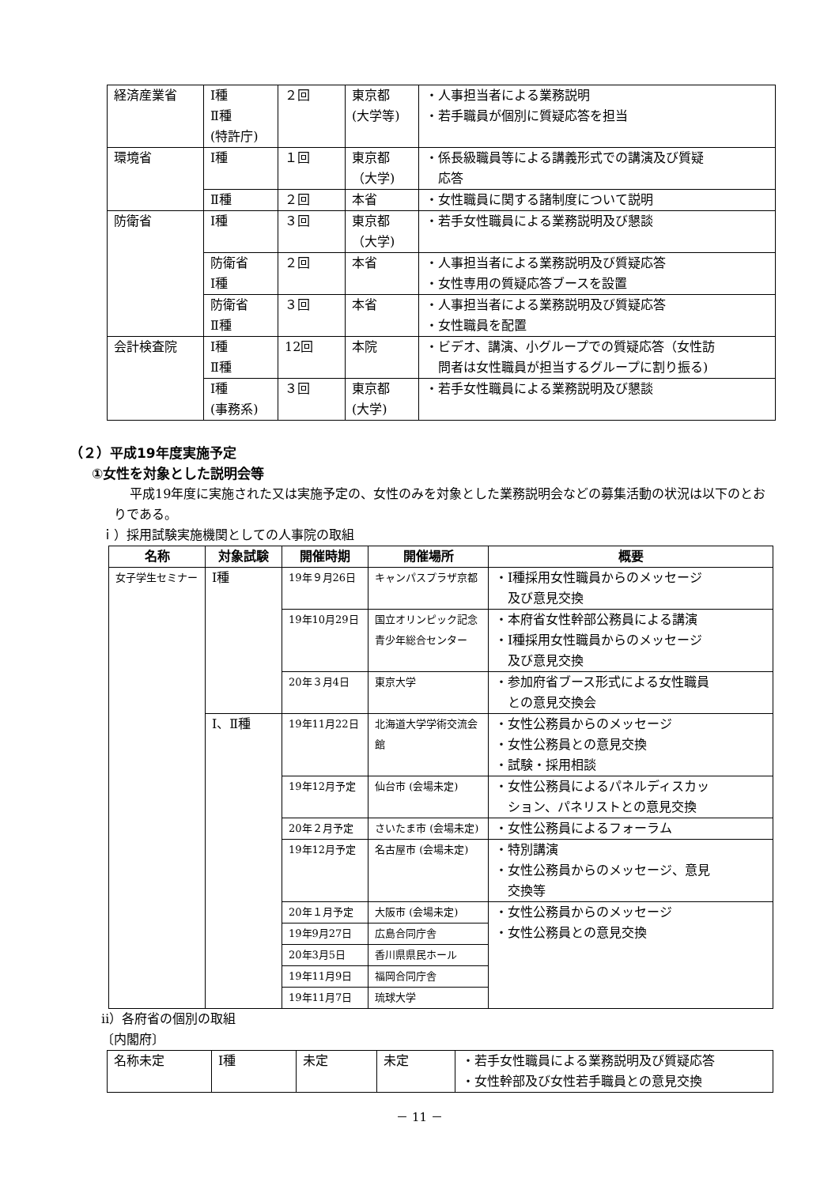| 経済産業省 | Ⅰ種 Ⅱ種 (特許庁) | ２回 | 東京都 (大学等) | ・人事担当者による業務説明 ・若手職員が個別に質疑応答を担当 |
| 環境省 | Ⅰ種 | １回 | 東京都 （大学) | ・係長級職員等による講義形式での講演及び質疑 応答 |
| | Ⅱ種 | ２回 | 本省 | ・女性職員に関する諸制度について説明 |
| 防衛省 | Ⅰ種 | ３回 | 東京都 （大学) | ・若手女性職員による業務説明及び懇談 |
| | 防衛省 Ⅰ種 | ２回 | 本省 | ・人事担当者による業務説明及び質疑応答 ・女性専用の質疑応答ブースを設置 |
| | 防衛省 Ⅱ種 | ３回 | 本省 | ・人事担当者による業務説明及び質疑応答 ・女性職員を配置 |
| 会計検査院 | Ⅰ種 Ⅱ種 | 12回 | 本院 | ・ビデオ、講演、小グループでの質疑応答（女性訪 問者は女性職員が担当するグループに割り振る) |
| | Ⅰ種 (事務系) | ３回 | 東京都 (大学) | ・若手女性職員による業務説明及び懇談 |
（２）平成19年度実施予定
①女性を対象とした説明会等
平成19年度に実施された又は実施予定の、女性のみを対象とした業務説明会などの募集活動の状況は以下のとおりである。
ｉ）採用試験実施機関としての人事院の取組
| 名称 | 対象試験 | 開催時期 | 開催場所 | 概要 |
| --- | --- | --- | --- | --- |
| 女子学生セミナー | Ⅰ種 | 19年９月26日 | キャンパスプラザ京都 | ・Ⅰ種採用女性職員からのメッセージ 及び意見交換 |
| | | 19年10月29日 | 国立オリンピック記念 青少年総合センター | ・本府省女性幹部公務員による講演 ・Ⅰ種採用女性職員からのメッセージ 及び意見交換 |
| | | 20年３月4日 | 東京大学 | ・参加府省ブース形式による女性職員 との意見交換会 |
| | Ⅰ、Ⅱ種 | 19年11月22日 | 北海道大学学術交流会館 | ・女性公務員からのメッセージ ・女性公務員との意見交換 ・試験・採用相談 |
| | | 19年12月予定 | 仙台市 (会場未定) | ・女性公務員によるパネルディスカッ ション、パネリストとの意見交換 |
| | | 20年２月予定 | さいたま市 (会場未定) | ・女性公務員によるフォーラム |
| | | 19年12月予定 | 名古屋市 (会場未定) | ・特別講演 ・女性公務員からのメッセージ、意見 交換等 |
| | | 20年１月予定 | 大阪市 (会場未定) | ・女性公務員からのメッセージ ・女性公務員との意見交換 |
| | | 19年9月27日 | 広島合同庁舎 | |
| | | 20年3月5日 | 香川県県民ホール | |
| | | 19年11月9日 | 福岡合同庁舎 | |
| | | 19年11月7日 | 琉球大学 | |
ⅱ）各府省の個別の取組
〔内閣府〕
| 名称未定 | Ⅰ種 | 未定 | 未定 | ・若手女性職員による業務説明及び質疑応答 ・女性幹部及び女性若手職員との意見交換 |
－ 11 －